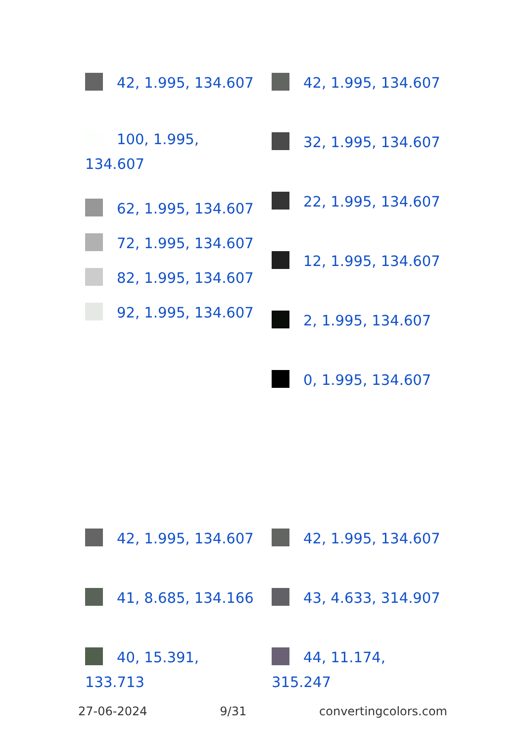42, 1.995, 134.607
100, 1.995, 134.607
62, 1.995, 134.607
72, 1.995, 134.607
82, 1.995, 134.607
92, 1.995, 134.607
42, 1.995, 134.607
32, 1.995, 134.607
22, 1.995, 134.607
12, 1.995, 134.607
2, 1.995, 134.607
0, 1.995, 134.607
42, 1.995, 134.607
41, 8.685, 134.166
40, 15.391, 133.713
42, 1.995, 134.607
43, 4.633, 314.907
44, 11.174, 315.247
27-06-2024 9/31 convertingcolors.com